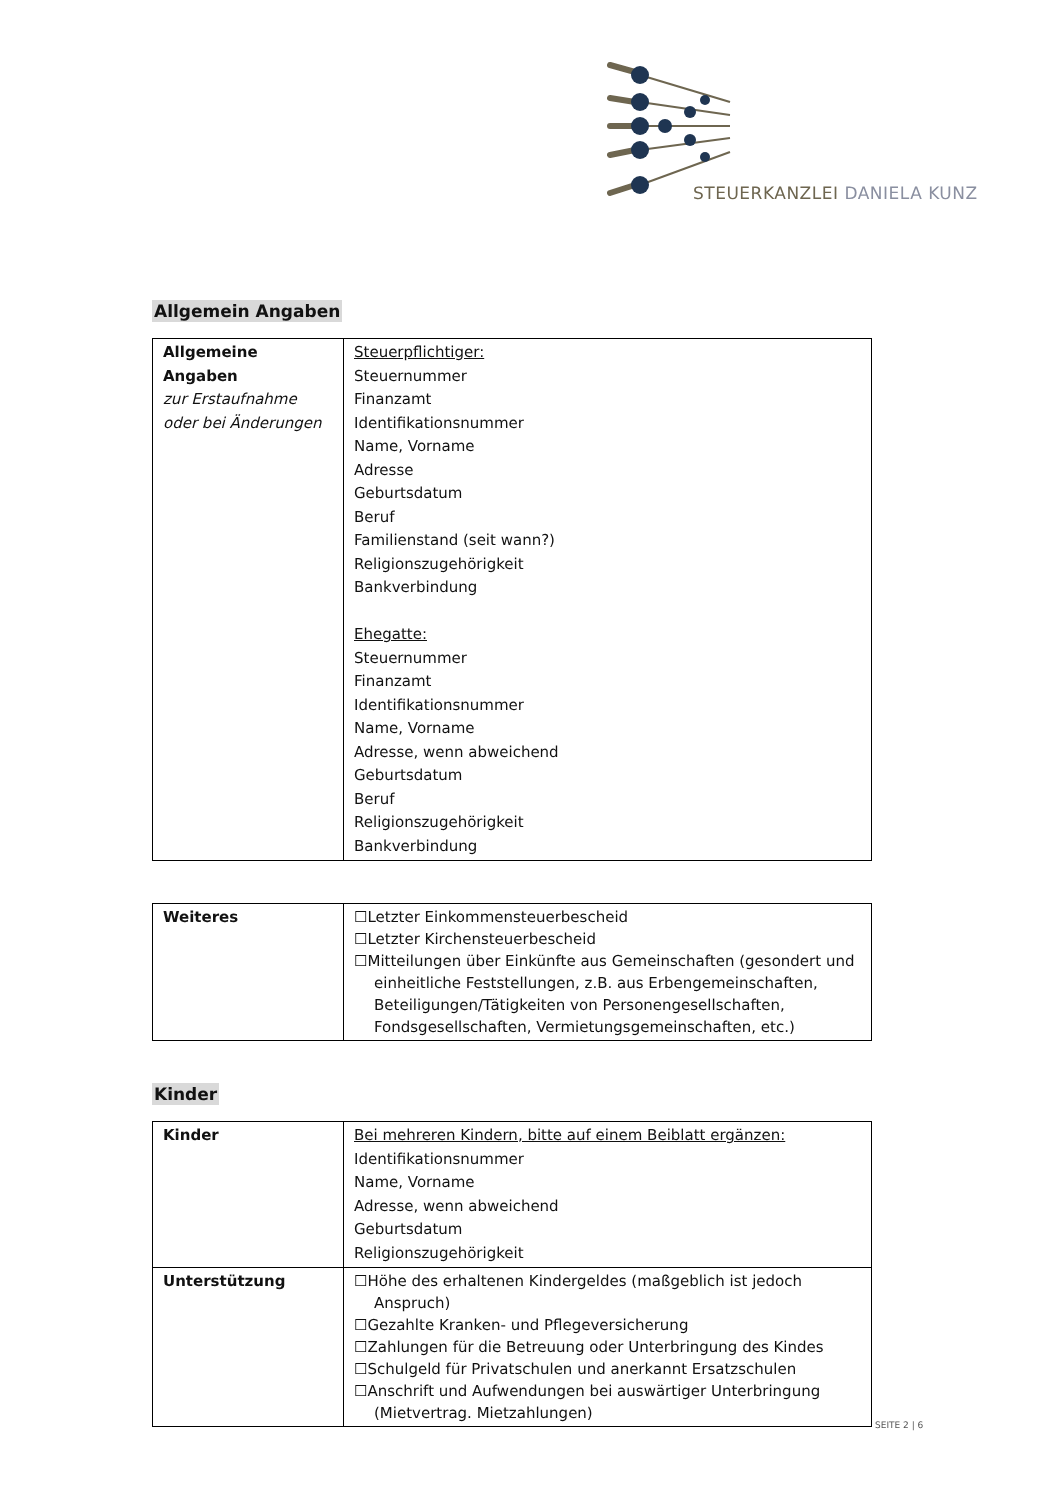STEUERKANZLEI DANIELA KUNZ
Allgemein Angaben
| Allgemeine Angaben zur Erstaufnahme oder bei Änderungen | Steuerpflichtiger: Steuernummer Finanzamt Identifikationsnummer Name, Vorname Adresse Geburtsdatum Beruf Familienstand (seit wann?) Religionszugehörigkeit Bankverbindung Ehegatte: Steuernummer Finanzamt Identifikationsnummer Name, Vorname Adresse, wenn abweichend Geburtsdatum Beruf Religionszugehörigkeit Bankverbindung |
| Weiteres | ☐Letzter Einkommensteuerbescheid ☐Letzter Kirchensteuerbescheid ☐Mitteilungen über Einkünfte aus Gemeinschaften (gesondert und einheitliche Feststellungen, z.B. aus Erbengemeinschaften, Beteiligungen/Tätigkeiten von Personengesellschaften, Fondsgesellschaften, Vermietungsgemeinschaften, etc.) |
Kinder
| Kinder | Bei mehreren Kindern, bitte auf einem Beiblatt ergänzen: Identifikationsnummer Name, Vorname Adresse, wenn abweichend Geburtsdatum Religionszugehörigkeit |
| Unterstützung | ☐Höhe des erhaltenen Kindergeldes (maßgeblich ist jedoch Anspruch) ☐Gezahlte Kranken- und Pflegeversicherung ☐Zahlungen für die Betreuung oder Unterbringung des Kindes ☐Schulgeld für Privatschulen und anerkannt Ersatzschulen ☐Anschrift und Aufwendungen bei auswärtiger Unterbringung (Mietvertrag. Mietzahlungen) |
SEITE 2 | 6